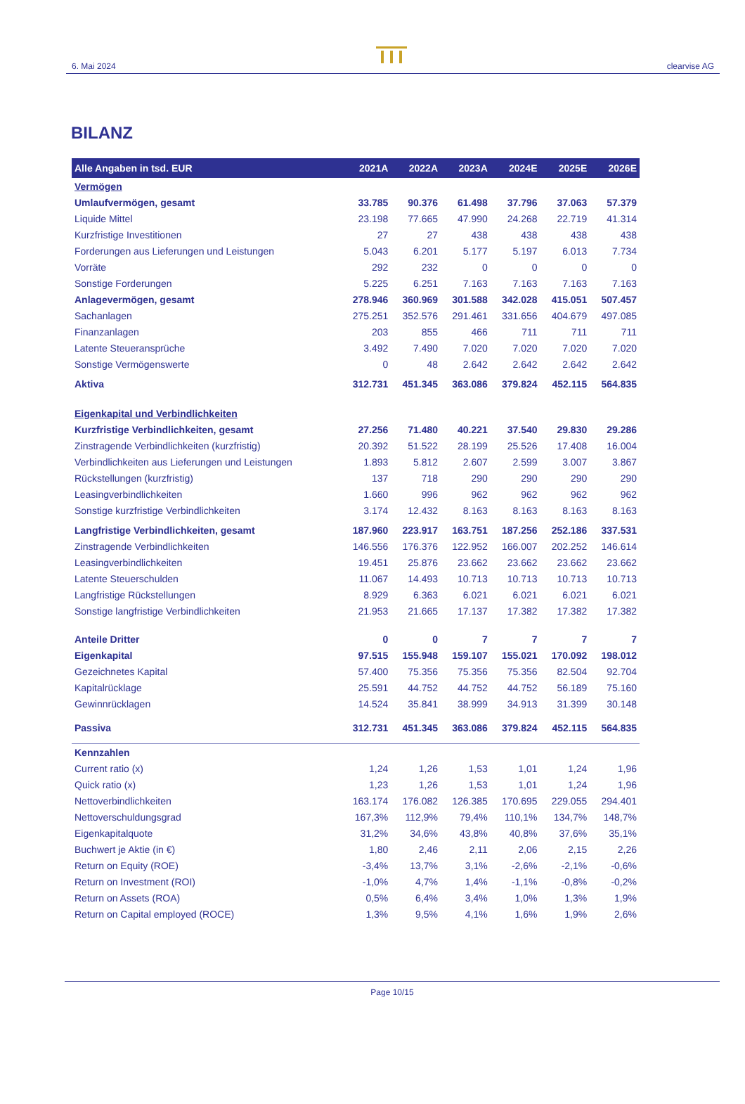6. Mai 2024
clearvise AG
BILANZ
| Alle Angaben in tsd. EUR | 2021A | 2022A | 2023A | 2024E | 2025E | 2026E |
| --- | --- | --- | --- | --- | --- | --- |
| Vermögen | | | | | | |
| Umlaufvermögen, gesamt | 33.785 | 90.376 | 61.498 | 37.796 | 37.063 | 57.379 |
| Liquide Mittel | 23.198 | 77.665 | 47.990 | 24.268 | 22.719 | 41.314 |
| Kurzfristige Investitionen | 27 | 27 | 438 | 438 | 438 | 438 |
| Forderungen aus Lieferungen und Leistungen | 5.043 | 6.201 | 5.177 | 5.197 | 6.013 | 7.734 |
| Vorräte | 292 | 232 | 0 | 0 | 0 | 0 |
| Sonstige Forderungen | 5.225 | 6.251 | 7.163 | 7.163 | 7.163 | 7.163 |
| Anlagevermögen, gesamt | 278.946 | 360.969 | 301.588 | 342.028 | 415.051 | 507.457 |
| Sachanlagen | 275.251 | 352.576 | 291.461 | 331.656 | 404.679 | 497.085 |
| Finanzanlagen | 203 | 855 | 466 | 711 | 711 | 711 |
| Latente Steueransprüche | 3.492 | 7.490 | 7.020 | 7.020 | 7.020 | 7.020 |
| Sonstige Vermögenswerte | 0 | 48 | 2.642 | 2.642 | 2.642 | 2.642 |
| Aktiva | 312.731 | 451.345 | 363.086 | 379.824 | 452.115 | 564.835 |
| Eigenkapital und Verbindlichkeiten | | | | | | |
| Kurzfristige Verbindlichkeiten, gesamt | 27.256 | 71.480 | 40.221 | 37.540 | 29.830 | 29.286 |
| Zinstragende Verbindlichkeiten (kurzfristig) | 20.392 | 51.522 | 28.199 | 25.526 | 17.408 | 16.004 |
| Verbindlichkeiten aus Lieferungen und Leistungen | 1.893 | 5.812 | 2.607 | 2.599 | 3.007 | 3.867 |
| Rückstellungen (kurzfristig) | 137 | 718 | 290 | 290 | 290 | 290 |
| Leasingverbindlichkeiten | 1.660 | 996 | 962 | 962 | 962 | 962 |
| Sonstige kurzfristige Verbindlichkeiten | 3.174 | 12.432 | 8.163 | 8.163 | 8.163 | 8.163 |
| Langfristige Verbindlichkeiten, gesamt | 187.960 | 223.917 | 163.751 | 187.256 | 252.186 | 337.531 |
| Zinstragende Verbindlichkeiten | 146.556 | 176.376 | 122.952 | 166.007 | 202.252 | 146.614 |
| Leasingverbindlichkeiten | 19.451 | 25.876 | 23.662 | 23.662 | 23.662 | 23.662 |
| Latente Steuerschulden | 11.067 | 14.493 | 10.713 | 10.713 | 10.713 | 10.713 |
| Langfristige Rückstellungen | 8.929 | 6.363 | 6.021 | 6.021 | 6.021 | 6.021 |
| Sonstige langfristige Verbindlichkeiten | 21.953 | 21.665 | 17.137 | 17.382 | 17.382 | 17.382 |
| Anteile Dritter | 0 | 0 | 7 | 7 | 7 | 7 |
| Eigenkapital | 97.515 | 155.948 | 159.107 | 155.021 | 170.092 | 198.012 |
| Gezeichnetes Kapital | 57.400 | 75.356 | 75.356 | 75.356 | 82.504 | 92.704 |
| Kapitalrücklage | 25.591 | 44.752 | 44.752 | 44.752 | 56.189 | 75.160 |
| Gewinnrücklagen | 14.524 | 35.841 | 38.999 | 34.913 | 31.399 | 30.148 |
| Passiva | 312.731 | 451.345 | 363.086 | 379.824 | 452.115 | 564.835 |
| Kennzahlen | | | | | | |
| Current ratio (x) | 1,24 | 1,26 | 1,53 | 1,01 | 1,24 | 1,96 |
| Quick ratio (x) | 1,23 | 1,26 | 1,53 | 1,01 | 1,24 | 1,96 |
| Nettoverbindlichkeiten | 163.174 | 176.082 | 126.385 | 170.695 | 229.055 | 294.401 |
| Nettoverschuldungsgrad | 167,3% | 112,9% | 79,4% | 110,1% | 134,7% | 148,7% |
| Eigenkapitalquote | 31,2% | 34,6% | 43,8% | 40,8% | 37,6% | 35,1% |
| Buchwert je Aktie (in €) | 1,80 | 2,46 | 2,11 | 2,06 | 2,15 | 2,26 |
| Return on Equity (ROE) | -3,4% | 13,7% | 3,1% | -2,6% | -2,1% | -0,6% |
| Return on Investment (ROI) | -1,0% | 4,7% | 1,4% | -1,1% | -0,8% | -0,2% |
| Return on Assets (ROA) | 0,5% | 6,4% | 3,4% | 1,0% | 1,3% | 1,9% |
| Return on Capital employed (ROCE) | 1,3% | 9,5% | 4,1% | 1,6% | 1,9% | 2,6% |
Page 10/15